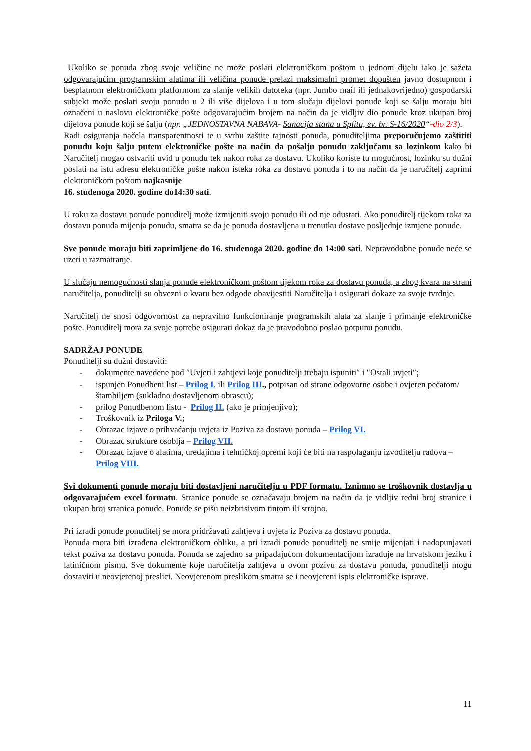Ukoliko se ponuda zbog svoje veličine ne može poslati elektroničkom poštom u jednom dijelu iako je sažeta odgovarajućim programskim alatima ili veličina ponude prelazi maksimalni promet dopušten javno dostupnom i besplatnom elektroničkom platformom za slanje velikih datoteka (npr. Jumbo mail ili jednakovrijedno) gospodarski subjekt može poslati svoju ponudu u 2 ili više dijelova i u tom slučaju dijelovi ponude koji se šalju moraju biti označeni u naslovu elektroničke pošte odgovarajućim brojem na način da je vidljiv dio ponude kroz ukupan broj dijelova ponude koji se šalju (npr. „JEDNOSTAVNA NABAVA- Sanacija stana u Splitu, ev. br. S-16/2020“-dio 2/3).
Radi osiguranja načela transparentnosti te u svrhu zaštite tajnosti ponuda, ponuditeljima preporučujemo zaštititi ponudu koju šalju putem elektroničke pošte na način da pošalju ponudu zaključanu sa lozinkom kako bi Naručitelj mogao ostvariti uvid u ponudu tek nakon roka za dostavu. Ukoliko koriste tu mogućnost, lozinku su dužni poslati na istu adresu elektroničke pošte nakon isteka roka za dostavu ponuda i to na način da je naručitelj zaprimi elektroničkom poštom najkasnije
16. studenoga 2020. godine do14:30 sati.
U roku za dostavu ponude ponuditelj može izmijeniti svoju ponudu ili od nje odustati. Ako ponuditelj tijekom roka za dostavu ponuda mijenja ponudu, smatra se da je ponuda dostavljena u trenutku dostave posljednje izmjene ponude.
Sve ponude moraju biti zaprimljene do 16. studenoga 2020. godine do 14:00 sati. Nepravodobne ponude neće se uzeti u razmatranje.
U slučaju nemogućnosti slanja ponude elektroničkom poštom tijekom roka za dostavu ponuda, a zbog kvara na strani naručitelja, ponuditelji su obvezni o kvaru bez odgode obavijestiti Naručitelja i osigurati dokaze za svoje tvrdnje.
Naručitelj ne snosi odgovornost za nepravilno funkcioniranje programskih alata za slanje i primanje elektroničke pošte. Ponuditelj mora za svoje potrebe osigurati dokaz da je pravodobno poslao potpunu ponudu.
SADRŽAJ PONUDE
Ponuditelji su dužni dostaviti:
- dokumente navedene pod ″Uvjeti i zahtjevi koje ponuditelji trebaju ispuniti″ i ″Ostali uvjeti″;
- ispunjen Ponudbeni list – Prilog I. ili Prilog III., potpisan od strane odgovorne osobe i ovjeren pečatom/štambiljem (sukladno dostavljenom obrascu);
- prilog Ponudbenom listu - Prilog II. (ako je primjenjivo);
- Troškovnik iz Priloga V.;
- Obrazac izjave o prihvaćanju uvjeta iz Poziva za dostavu ponuda – Prilog VI.
- Obrazac strukture osoblja – Prilog VII.
- Obrazac izjave o alatima, uređajima i tehničkoj opremi koji će biti na raspolaganju izvoditelju radova – Prilog VIII.
Svi dokumenti ponude moraju biti dostavljeni naručitelju u PDF formatu. Iznimno se troškovnik dostavlja u odgovarajućem excel formatu. Stranice ponude se označavaju brojem na način da je vidljiv redni broj stranice i ukupan broj stranica ponude. Ponude se pišu neizbrisivom tintom ili strojno.
Pri izradi ponude ponuditelj se mora pridržavati zahtjeva i uvjeta iz Poziva za dostavu ponuda.
Ponuda mora biti izrađena elektroničkom obliku, a pri izradi ponude ponuditelj ne smije mijenjati i nadopunjavati tekst poziva za dostavu ponuda. Ponuda se zajedno sa pripadajućom dokumentacijom izrađuje na hrvatskom jeziku i latiničnom pismu. Sve dokumente koje naručitelja zahtjeva u ovom pozivu za dostavu ponuda, ponuditelji mogu dostaviti u neovjerenoj preslici. Neovjerenom preslikom smatra se i neovjereni ispis elektroničke isprave.
11